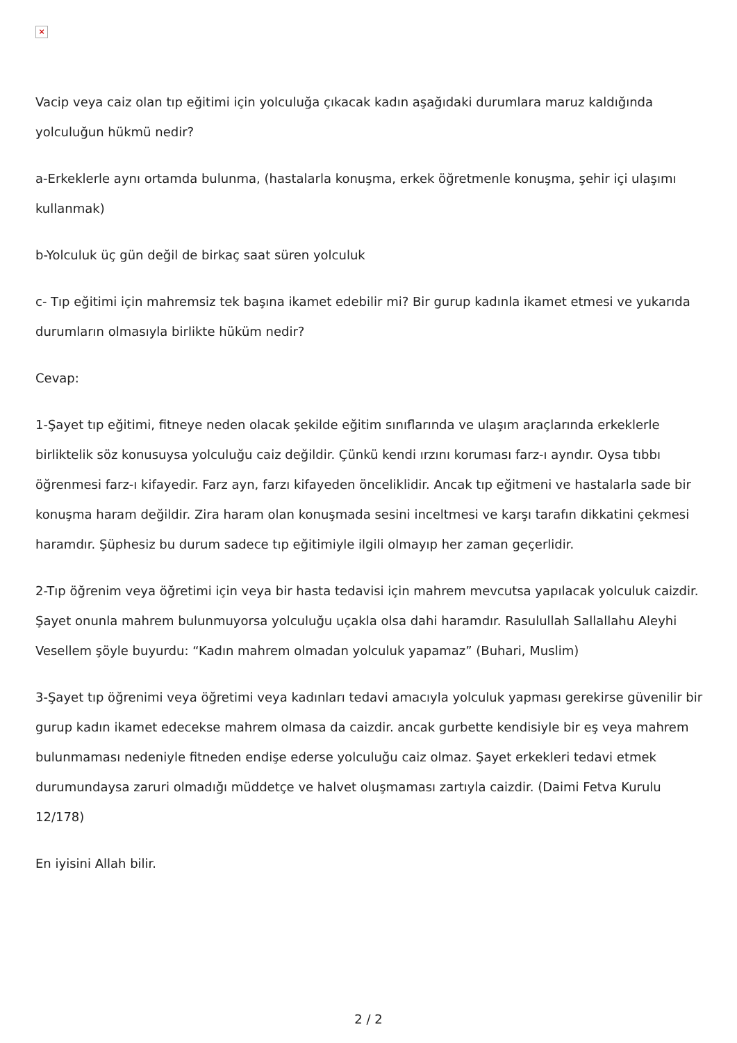×
Vacip veya caiz olan tıp eğitimi için yolculuğa çıkacak kadın aşağıdaki durumlara maruz kaldığında yolculuğun hükmü nedir?
a-Erkeklerle aynı ortamda bulunma, (hastalarla konuşma, erkek öğretmenle konuşma, şehir içi ulaşımı kullanmak)
b-Yolculuk üç gün değil de birkaç saat süren yolculuk
c- Tıp eğitimi için mahremsiz tek başına ikamet edebilir mi? Bir gurup kadınla ikamet etmesi ve yukarıda durumların olmasıyla birlikte hüküm nedir?
Cevap:
1-Şayet tıp eğitimi, fitneye neden olacak şekilde eğitim sınıflarında ve ulaşım araçlarında erkeklerle birliktelik söz konusuysa yolculuğu caiz değildir. Çünkü kendi ırzını koruması farz-ı ayndır. Oysa tıbbı öğrenmesi farz-ı kifayedir. Farz ayn, farzı kifayeden önceliklidir. Ancak tıp eğitmeni ve hastalarla sade bir konuşma haram değildir. Zira haram olan konuşmada sesini inceltmesi ve karşı tarafın dikkatini çekmesi haramdır. Şüphesiz bu durum sadece tıp eğitimiyle ilgili olmayıp her zaman geçerlidir.
2-Tıp öğrenim veya öğretimi için veya bir hasta tedavisi için mahrem mevcutsa yapılacak yolculuk caizdir. Şayet onunla mahrem bulunmuyorsa yolculuğu uçakla olsa dahi haramdır. Rasulullah Sallallahu Aleyhi Vesellem şöyle buyurdu: “Kadın mahrem olmadan yolculuk yapamaz” (Buhari, Muslim)
3-Şayet tıp öğrenimi veya öğretimi veya kadınları tedavi amacıyla yolculuk yapması gerekirse güvenilir bir gurup kadın ikamet edecekse mahrem olmasa da caizdir. ancak gurbette kendisiyle bir eş veya mahrem bulunmaması nedeniyle fitneden endişe ederse yolculuğu caiz olmaz. Şayet erkekleri tedavi etmek durumundaysa zaruri olmadığı müddetçe ve halvet oluşmaması zartıyla caizdir. (Daimi Fetva Kurulu 12/178)
En iyisini Allah bilir.
2 / 2